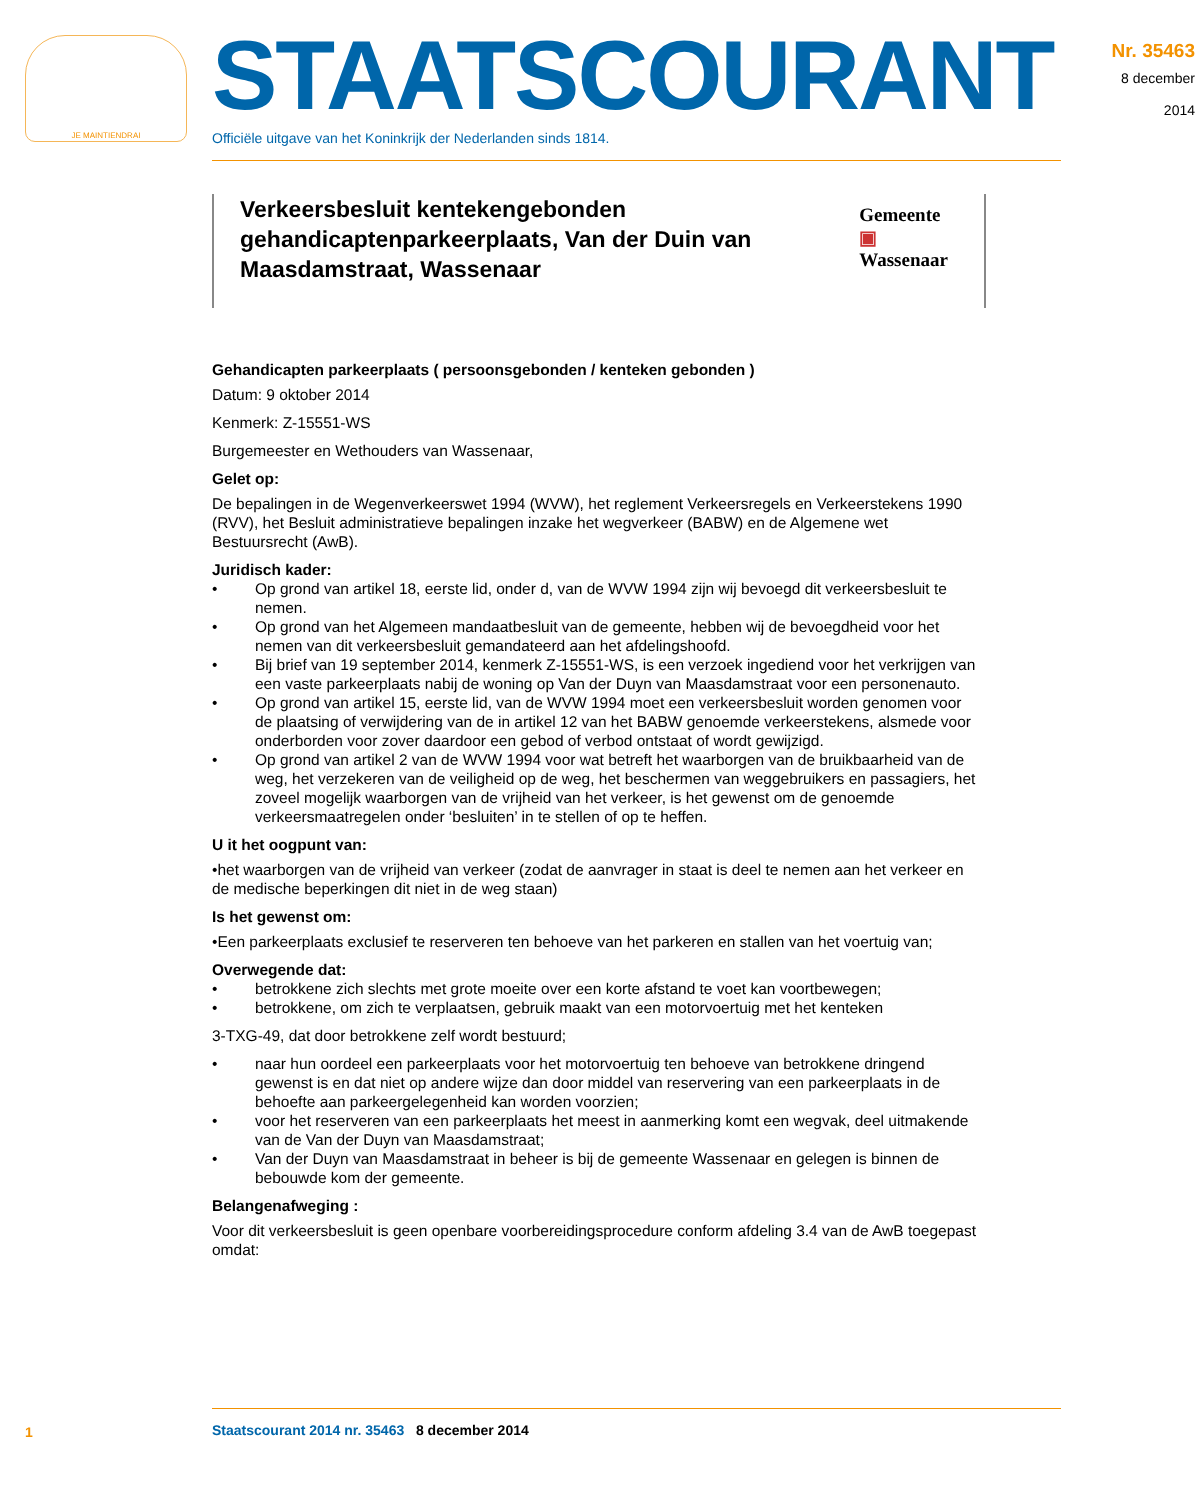JE MAINTIENDRAI
STAATSCOURANT
Officiële uitgave van het Koninkrijk der Nederlanden sinds 1814.
Nr. 35463
8 december
2014
Verkeersbesluit kentekengebonden gehandicaptenparkeerplaats, Van der Duin van Maasdamstraat, Wassenaar
Gemeente ▣ Wassenaar
Gehandicapten parkeerplaats ( persoonsgebonden / kenteken gebonden )
Datum: 9 oktober 2014
Kenmerk: Z-15551-WS
Burgemeester en Wethouders van Wassenaar,
Gelet op:
De bepalingen in de Wegenverkeerswet 1994 (WVW), het reglement Verkeersregels en Verkeerstekens 1990 (RVV), het Besluit administratieve bepalingen inzake het wegverkeer (BABW) en de Algemene wet Bestuursrecht (AwB).
Juridisch kader:
• Op grond van artikel 18, eerste lid, onder d, van de WVW 1994 zijn wij bevoegd dit verkeersbesluit te nemen.
• Op grond van het Algemeen mandaatbesluit van de gemeente, hebben wij de bevoegdheid voor het nemen van dit verkeersbesluit gemandateerd aan het afdelingshoofd.
• Bij brief van 19 september 2014, kenmerk Z-15551-WS, is een verzoek ingediend voor het verkrijgen van een vaste parkeerplaats nabij de woning op Van der Duyn van Maasdamstraat voor een personenauto.
• Op grond van artikel 15, eerste lid, van de WVW 1994 moet een verkeersbesluit worden genomen voor de plaatsing of verwijdering van de in artikel 12 van het BABW genoemde verkeerstekens, alsmede voor onderborden voor zover daardoor een gebod of verbod ontstaat of wordt gewijzigd.
• Op grond van artikel 2 van de WVW 1994 voor wat betreft het waarborgen van de bruikbaarheid van de weg, het verzekeren van de veiligheid op de weg, het beschermen van weggebruikers en passagiers, het zoveel mogelijk waarborgen van de vrijheid van het verkeer, is het gewenst om de genoemde verkeersmaatregelen onder ‘besluiten’ in te stellen of op te heffen.
U it het oogpunt van:
•het waarborgen van de vrijheid van verkeer (zodat de aanvrager in staat is deel te nemen aan het verkeer en de medische beperkingen dit niet in de weg staan)
Is het gewenst om:
•Een parkeerplaats exclusief te reserveren ten behoeve van het parkeren en stallen van het voertuig van;
Overwegende dat:
• betrokkene zich slechts met grote moeite over een korte afstand te voet kan voortbewegen;
• betrokkene, om zich te verplaatsen, gebruik maakt van een motorvoertuig met het kenteken
3-TXG-49, dat door betrokkene zelf wordt bestuurd;
• naar hun oordeel een parkeerplaats voor het motorvoertuig ten behoeve van betrokkene dringend gewenst is en dat niet op andere wijze dan door middel van reservering van een parkeerplaats in de behoefte aan parkeergelegenheid kan worden voorzien;
• voor het reserveren van een parkeerplaats het meest in aanmerking komt een wegvak, deel uitmakende van de Van der Duyn van Maasdamstraat;
• Van der Duyn van Maasdamstraat in beheer is bij de gemeente Wassenaar en gelegen is binnen de bebouwde kom der gemeente.
Belangenafweging :
Voor dit verkeersbesluit is geen openbare voorbereidingsprocedure conform afdeling 3.4 van de AwB toegepast omdat:
1
Staatscourant 2014 nr. 35463 8 december 2014